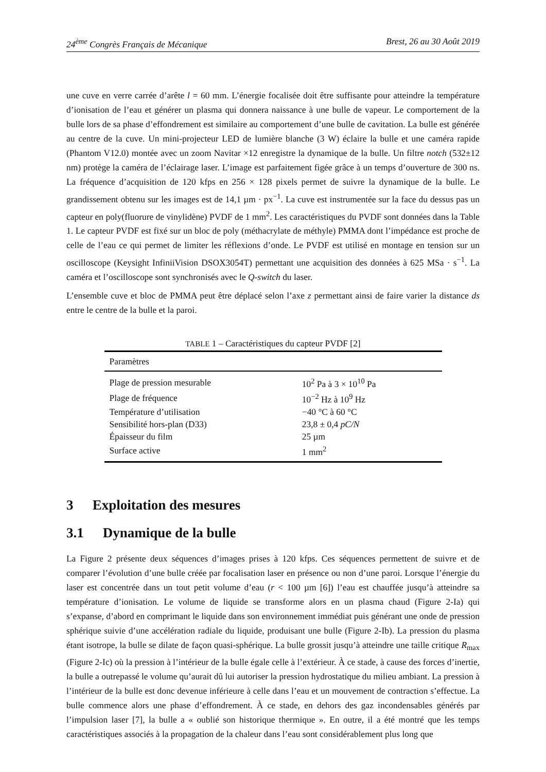24<sup>ème</sup> Congrès Français de Mécanique Brest, 26 au 30 Août 2019
une cuve en verre carrée d’arête l = 60 mm. L’énergie focalisée doit être suffisante pour atteindre la température d’ionisation de l’eau et générer un plasma qui donnera naissance à une bulle de vapeur. Le comportement de la bulle lors de sa phase d’effondrement est similaire au comportement d’une bulle de cavitation. La bulle est générée au centre de la cuve. Un mini-projecteur LED de lumière blanche (3 W) éclaire la bulle et une caméra rapide (Phantom V12.0) montée avec un zoom Navitar ×12 enregistre la dynamique de la bulle. Un filtre notch (532±12 nm) protège la caméra de l’éclairage laser. L’image est parfaitement figée grâce à un temps d’ouverture de 300 ns. La fréquence d’acquisition de 120 kfps en 256 × 128 pixels permet de suivre la dynamique de la bulle. Le grandissement obtenu sur les images est de 14,1 µm · px<sup>−1</sup>. La cuve est instrumentée sur la face du dessus pas un capteur en poly(fluorure de vinylidène) PVDF de 1 mm<sup>2</sup>. Les caractéristiques du PVDF sont données dans la Table 1. Le capteur PVDF est fixé sur un bloc de poly (méthacrylate de méthyle) PMMA dont l’impédance est proche de celle de l’eau ce qui permet de limiter les réflexions d’onde. Le PVDF est utilisé en montage en tension sur un oscilloscope (Keysight InfiniiVision DSOX3054T) permettant une acquisition des données à 625 MSa · s<sup>−1</sup>. La caméra et l’oscilloscope sont synchronisés avec le Q-switch du laser.
L’ensemble cuve et bloc de PMMA peut être déplacé selon l’axe z permettant ainsi de faire varier la distance ds entre le centre de la bulle et la paroi.
TABLE 1 – Caractéristiques du capteur PVDF [2]
| Paramètres | |
| --- | --- |
| Plage de pression mesurable | 10<sup>2</sup> Pa à 3 × 10<sup>10</sup> Pa |
| Plage de fréquence | 10<sup>−2</sup> Hz à 10<sup>9</sup> Hz |
| Température d’utilisation | −40 °C à 60 °C |
| Sensibilité hors-plan (D33) | 23,8 ± 0,4 pC/N |
| Épaisseur du film | 25 µm |
| Surface active | 1 mm<sup>2</sup> |
3 Exploitation des mesures
3.1 Dynamique de la bulle
La Figure 2 présente deux séquences d’images prises à 120 kfps. Ces séquences permettent de suivre et de comparer l’évolution d’une bulle créée par focalisation laser en présence ou non d’une paroi. Lorsque l’énergie du laser est concentrée dans un tout petit volume d’eau (r < 100 µm [6]) l’eau est chauffée jusqu’à atteindre sa température d’ionisation. Le volume de liquide se transforme alors en un plasma chaud (Figure 2-Ia) qui s’expanse, d’abord en comprimant le liquide dans son environnement immédiat puis générant une onde de pression sphérique suivie d’une accélération radiale du liquide, produisant une bulle (Figure 2-Ib). La pression du plasma étant isotrope, la bulle se dilate de façon quasi-sphérique. La bulle grossit jusqu’à atteindre une taille critique R<sub>max</sub> (Figure 2-Ic) où la pression à l’intérieur de la bulle égale celle à l’extérieur. À ce stade, à cause des forces d’inertie, la bulle a outrepassé le volume qu’aurait dû lui autoriser la pression hydrostatique du milieu ambiant. La pression à l’intérieur de la bulle est donc devenue inférieure à celle dans l’eau et un mouvement de contraction s’effectue. La bulle commence alors une phase d’effondrement. À ce stade, en dehors des gaz incondensables générés par l’impulsion laser [7], la bulle a « oublié son historique thermique ». En outre, il a été montré que les temps caractéristiques associés à la propagation de la chaleur dans l’eau sont considérablement plus long que